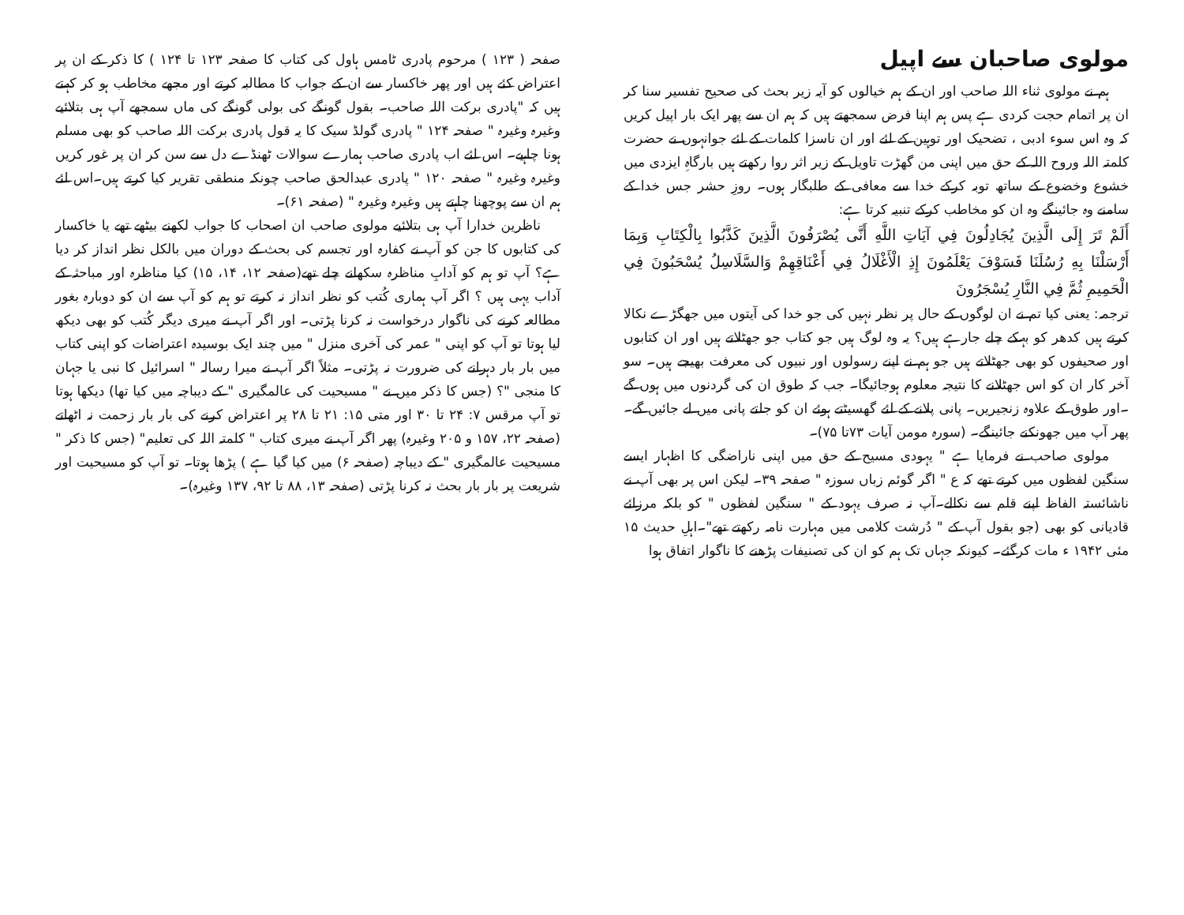صفحہ ( ۱۲۳ ) مرحوم پادری ٹامس ہاول کی کتاب کا صفحہ ۱۲۳ تا ۱۲۴ ) کا ذکر کے ان پر اعتراض کئے ہیں اور پھر خاکسار سے ان کے جواب کا مطالبہ کرتے اور مجھے مخاطب ہو کر کہتے ہیں کہ "پادری برکت اللہ صاحب۔ بقول گونگے کی بولی گونگے کی ماں سمجھے آپ ہی بتلائیے وغیرہ وغیرہ " صفحہ ۱۲۴ " پادری گولڈ سیک کا یہ قول پادری برکت اللہ صاحب کو بھی مسلم ہونا چاہیے۔ اس لئے اب پادری صاحب ہمارے سوالات ٹھنڈے دل سے سن کر ان پر غور کریں وغیرہ وغیرہ " صفحہ ۱۲۰ " پادری عبدالحق صاحب چونکہ منطقی تقریر کیا کرتے ہیں۔اس لئے ہم ان سے پوچھنا چاہتے ہیں وغیرہ وغیرہ " (صفحہ ۶۱)۔
ناظرین خدارا آپ ہی بتلائیے مولوی صاحب ان اصحاب کا جواب لکھنے بیٹھے تھے یا خاکسار کی کتابوں کا جن کو آپ نے کفارہ اور تجسم کی بحث کے دوران میں بالکل نظر انداز کر دیا ہے؟ آپ تو ہم کو آدابِ مناظرہ سکھانے چلے تھے(صفحہ ۱۲، ۱۴، ۱۵) کیا مناظرہ اور مباحثہ کے آداب یہی ہیں ؟ اگر آپ ہماری کُتب کو نظر انداز نہ کرتے تو ہم کو آپ سے ان کو دوبارہ بغور مطالعہ کرنے کی ناگوار درخواست نہ کرنا پڑتی۔ اور اگر آپ نے میری دیگر کُتب کو بھی دیکھ لیا ہوتا تو آپ کو اپنی " عمر کی آخری منزل " میں چند ایک بوسیدہ اعتراضات کو اپنی کتاب میں بار بار دہرانے کی ضرورت نہ پڑتی۔ مثلاً اگر آپ نے میرا رسالہ " اسرائیل کا نبی یا جہان کا منجی "؟ (جس کا ذکر میں نے " مسیحیت کی عالمگیری " کے دیباچہ میں کیا تھا) دیکھا ہوتا تو آپ مرقس ۷: ۲۴ تا ۳۰ اور متی ۱۵: ۲۱ تا ۲۸ پر اعتراض کرنے کی بار بار زحمت نہ اٹھاتے (صفحہ ۲۲، ۱۵۷ و ۲۰۵ وغیرہ) پھر اگر آپ نے میری کتاب " کلمتہ اللہ کی تعلیم" (جس کا ذکر " مسیحیت عالمگیری " کے دیباچہ (صفحہ ۶) میں کیا گیا ہے ) پڑھا ہوتا۔ تو آپ کو مسیحیت اور شریعت پر بار بار بحث نہ کرنا پڑتی (صفحہ ۱۳، ۸۸ تا ۹۲، ۱۳۷ وغیرہ)۔
مولوی صاحبان سے اپیل
ہم نے مولوی ثناء اللہ صاحب اور ان کے ہم خیالوں کو آیہ زیر بحث کی صحیح تفسیر سنا کر ان پر اتمام حجت کردی ہے پس ہم اپنا فرض سمجھتے ہیں کہ ہم ان سے پھر ایک بار اپیل کریں کہ وہ اس سوء ادبی ، تضحیک اور توہین کے لئے اور ان ناسزا کلمات کے لئے جوانہوں نے حضرت کلمتہ اللہ وروح اللہ کے حق میں اپنی من گھڑت تاویل کے زیر اثر روا رکھتے ہیں بارگاہِ ایزدی میں خشوع وخضوع کے ساتھ توبہ کرکے خدا سے معافی کے طلبگار ہوں۔ روزِ حشر جس خدا کے سامنے وہ جائینگے وہ ان کو مخاطب کرکے تنبیہ کرتا ہے:
أَلَمْ تَرَ إِلَى الَّذِينَ يُجَادِلُونَ فِي آيَاتِ اللَّهِ أَنَّى يُصْرَفُونَ الَّذِينَ كَذَّبُوا بِالْكِتَابِ وَبِمَا أَرْسَلْنَا بِهِ رُسُلَنَا فَسَوْفَ يَعْلَمُونَ إِذِ الْأَغْلَالُ فِي أَعْنَاقِهِمْ وَالسَّلَاسِلُ يُسْحَبُونَ فِي الْحَمِيمِ ثُمَّ فِي النَّارِ يُسْجَرُونَ
ترجمہ: یعنی کیا تم نے ان لوگوں کے حال پر نظر نہیں کی جو خدا کی آیتوں میں جھگڑے نکالا کرتے ہیں کدھر کو بہکے چلے جارہے ہیں؟ یہ وہ لوگ ہیں جو کتاب جو جھٹلاتے ہیں اور ان کتابوں اور صحیفوں کو بھی جھٹلاتے ہیں جو ہم نے اپنے رسولوں اور نبیوں کی معرفت بھیجے ہیں۔ سو آخر کار ان کو اس جھٹلانے کا نتیجہ معلوم ہوجائیگا۔ جب کہ طوق ان کی گردنوں میں ہوں گے ۔اور طوق کے علاوہ زنجیریں۔ پانی پلانے کے لئے گھسیٹتے ہوئے ان کو جلتے پانی میں لے جائیں گے۔ پھر آپ میں جھونکنے جائینگے۔ (سورہ مومن آیات ۷۳تا ۷۵)۔
مولوی صاحب نے فرمایا ہے " یہودی مسیح کے حق میں اپنی ناراضگی کا اظہار ایسے سنگین لفظوں میں کرتے تھے کہ ع " اگر گوئم زباں سوزہ " صفحہ ۳۹۔ لیکن اس پر بھی آپ نے ناشائستہ الفاظ اپنے قلم سے نکالے۔آپ نہ صرف یہود کے " سنگین لفظوں " کو بلکہ مرزائے قادیانی کو بھی (جو بقول آپ کے " دُرشت کلامی میں مہارت نامہ رکھتے تھے"۔اہلِ حدیث ۱۵ مئی ۱۹۴۲ ء مات کرگئے۔ کیونکہ جہاں تک ہم کو ان کی تصنیفات پڑھنے کا ناگوار اتفاق ہوا